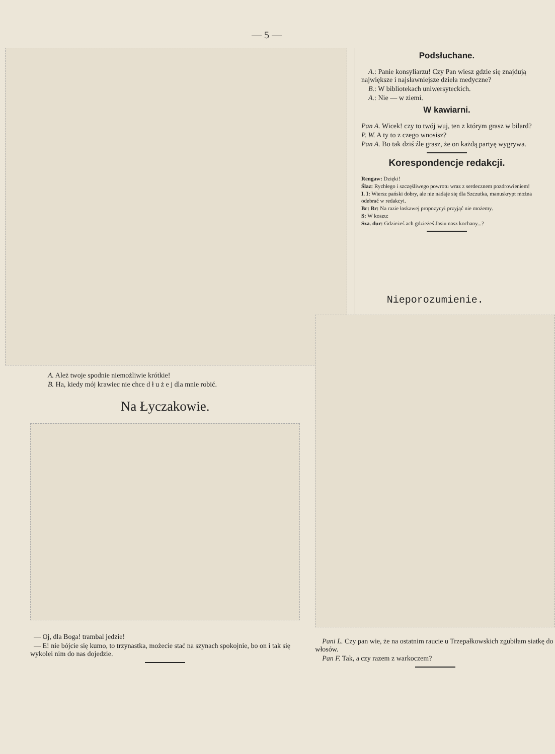— 5 —
A. Ależ twoje spodnie niemożliwie krótkie!
B. Ha, kiedy mój krawiec nie chce d ł u ż e j dla mnie robić.
Podsłuchane.
A.: Panie konsyliarzu! Czy Pan wiesz gdzie się znajdują największe i najsławniejsze dzieła medyczne?
B.: W bibliotekach uniwersyteckich.
A.: Nie — w ziemi.
W kawiarni.
Pan A. Wicek! czy to twój wuj, ten z którym grasz w bilard?
P. W. A ty to z czego wnosisz?
Pan A. Bo tak dziś źle grasz, że on każdą partyę wygrywa.
Korespondencje redakcji.
Rengaw: Dzięki!
Ślaz: Rychłego i szczęśliwego powrotu wraz z serdecznem pozdrowieniem!
I. I: Wiersz pański dobry, ale nie nadaje się dla Szczutka, manuskrypt można odebrać w redakcyi.
Br: Br: Na razie łaskawej propozycyi przyjąć nie możemy.
S: W koszu:
Sza. dur: Gdzieżeś ach gdzieżeś Jasiu nasz kochany...?
Na Łyczakowie.
— Oj, dla Boga! trambal jedzie!
— E! nie bójcie się kumo, to trzynastka, możecie stać na szynach spokojnie, bo on i tak się wykolei nim do nas dojedzie.
Nieporozumienie.
Pani L. Czy pan wie, że na ostatnim raucie u Trzepałkowskich zgubiłam siatkę do włosów.
Pan F. Tak, a czy razem z warkoczem?